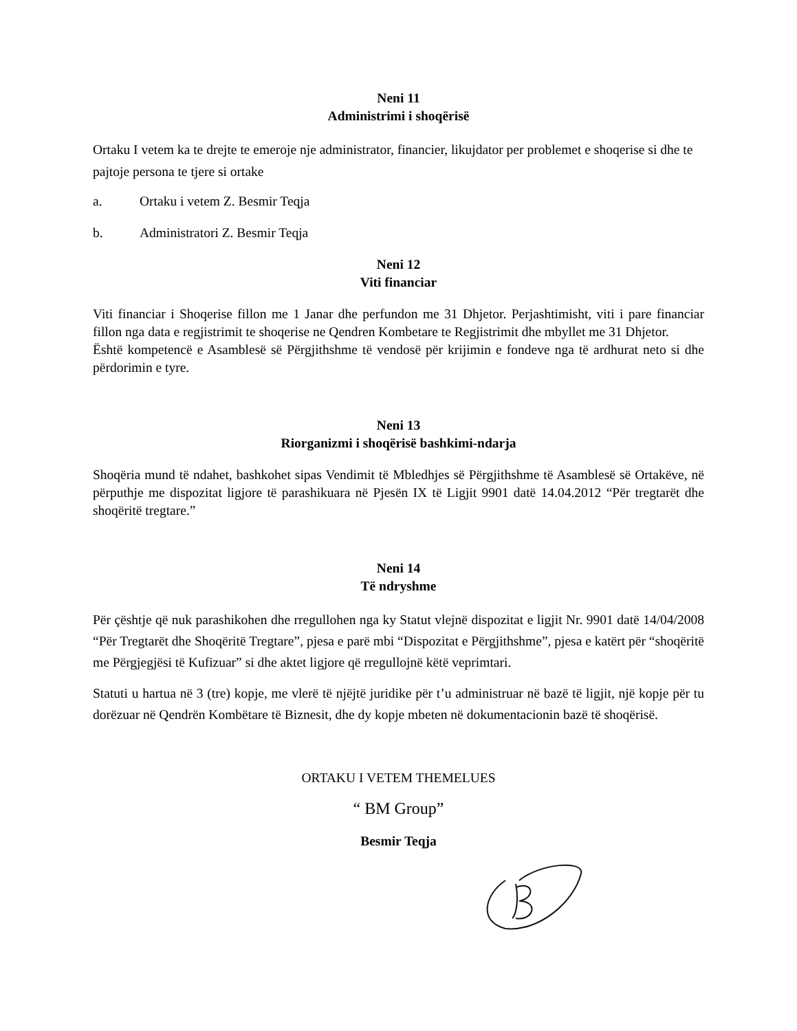Neni 11
Administrimi i shoqërisë
Ortaku I vetem ka te drejte te emeroje nje administrator, financier, likujdator per problemet e shoqerise si dhe te pajtoje persona te tjere si ortake
a. Ortaku i vetem Z. Besmir Teqja
b. Administratori Z. Besmir Teqja
Neni 12
Viti financiar
Viti financiar i Shoqerise fillon me 1 Janar dhe perfundon me 31 Dhjetor. Perjashtimisht, viti i pare financiar fillon nga data e regjistrimit te shoqerise ne Qendren Kombetare te Regjistrimit dhe mbyllet me 31 Dhjetor.
Është kompetencë e Asamblesë së Përgjithshme të vendosë për krijimin e fondeve nga të ardhurat neto si dhe përdorimin e tyre.
Neni 13
Riorganizmi i shoqërisë bashkimi-ndarja
Shoqëria mund të ndahet, bashkohet sipas Vendimit të Mbledhjes së Përgjithshme të Asamblesë së Ortakëve, në përputhje me dispozitat ligjore të parashikuara në Pjesën IX të Ligjit 9901 datë 14.04.2012 “Për tregtarët dhe shoqëritë tregtare.”
Neni 14
Të ndryshme
Për çështje që nuk parashikohen dhe rregullohen nga ky Statut vlejnë dispozitat e ligjit Nr. 9901 datë 14/04/2008 “Për Tregtarët dhe Shoqëritë Tregtare”, pjesa e parë mbi “Dispozitat e Përgjithshme”, pjesa e katërt për “shoqëritë me Përgjegjësi të Kufizuar” si dhe aktet ligjore që rregullojnë këtë veprimtari.
Statuti u hartua në 3 (tre) kopje, me vlerë të njëjtë juridike për t’u administruar në bazë të ligjit, një kopje për tu dorëzuar në Qendrën Kombëtare të Biznesit, dhe dy kopje mbeten në dokumentacionin bazë të shoqërisë.
ORTAKU I VETEM THEMELUES
“ BM Group”
Besmir Teqja